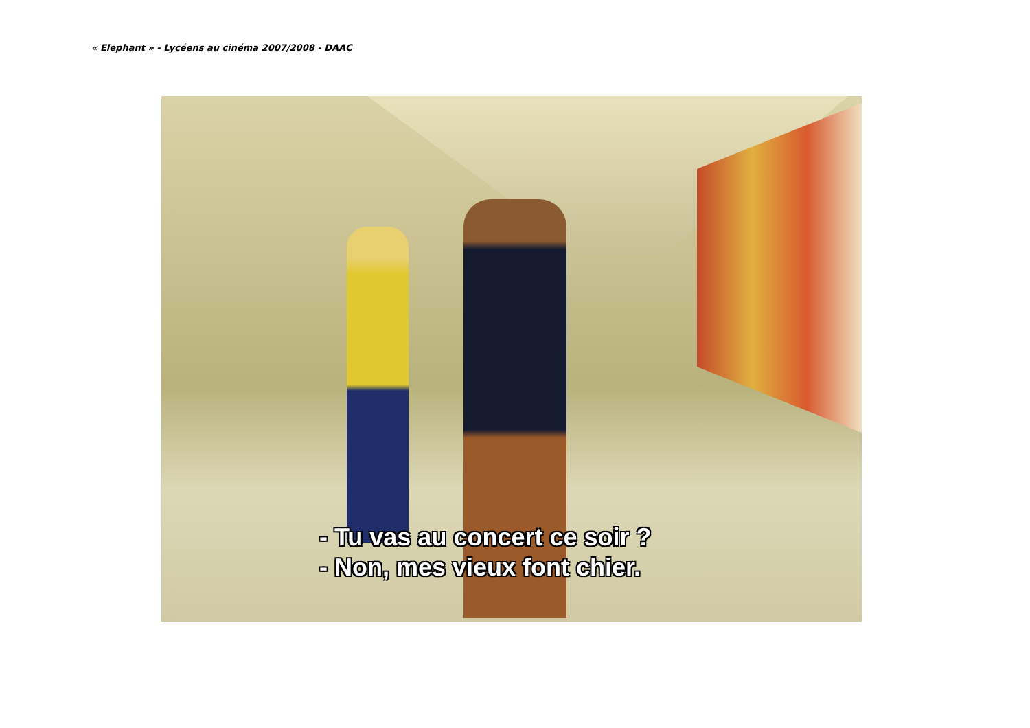« Elephant » - Lycéens au cinéma 2007/2008 - DAAC
- Tu vas au concert ce soir ?
- Non, mes vieux font chier.